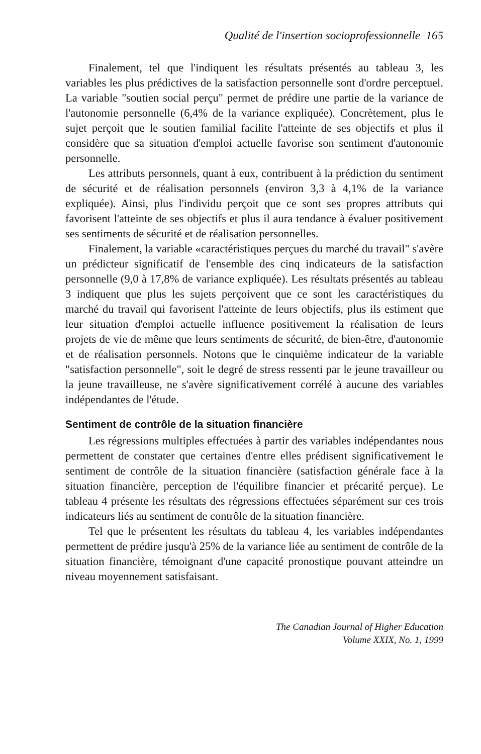Qualité de l'insertion socioprofessionnelle 165
Finalement, tel que l'indiquent les résultats présentés au tableau 3, les variables les plus prédictives de la satisfaction personnelle sont d'ordre perceptuel. La variable "soutien social perçu" permet de prédire une partie de la variance de l'autonomie personnelle (6,4% de la variance expliquée). Concrètement, plus le sujet perçoit que le soutien familial facilite l'atteinte de ses objectifs et plus il considère que sa situation d'emploi actuelle favorise son sentiment d'autonomie personnelle.
Les attributs personnels, quant à eux, contribuent à la prédiction du sentiment de sécurité et de réalisation personnels (environ 3,3 à 4,1% de la variance expliquée). Ainsi, plus l'individu perçoit que ce sont ses propres attributs qui favorisent l'atteinte de ses objectifs et plus il aura tendance à évaluer positivement ses sentiments de sécurité et de réalisation personnelles.
Finalement, la variable «caractéristiques perçues du marché du travail" s'avère un prédicteur significatif de l'ensemble des cinq indicateurs de la satisfaction personnelle (9,0 à 17,8% de variance expliquée). Les résultats présentés au tableau 3 indiquent que plus les sujets perçoivent que ce sont les caractéristiques du marché du travail qui favorisent l'atteinte de leurs objectifs, plus ils estiment que leur situation d'emploi actuelle influence positivement la réalisation de leurs projets de vie de même que leurs sentiments de sécurité, de bien-être, d'autonomie et de réalisation personnels. Notons que le cinquième indicateur de la variable "satisfaction personnelle", soit le degré de stress ressenti par le jeune travailleur ou la jeune travailleuse, ne s'avère significativement corrélé à aucune des variables indépendantes de l'étude.
Sentiment de contrôle de la situation financière
Les régressions multiples effectuées à partir des variables indépendantes nous permettent de constater que certaines d'entre elles prédisent significativement le sentiment de contrôle de la situation financière (satisfaction générale face à la situation financière, perception de l'équilibre financier et précarité perçue). Le tableau 4 présente les résultats des régressions effectuées séparément sur ces trois indicateurs liés au sentiment de contrôle de la situation financière.
Tel que le présentent les résultats du tableau 4, les variables indépendantes permettent de prédire jusqu'à 25% de la variance liée au sentiment de contrôle de la situation financière, témoignant d'une capacité pronostique pouvant atteindre un niveau moyennement satisfaisant.
The Canadian Journal of Higher Education
Volume XXIX, No. 1, 1999